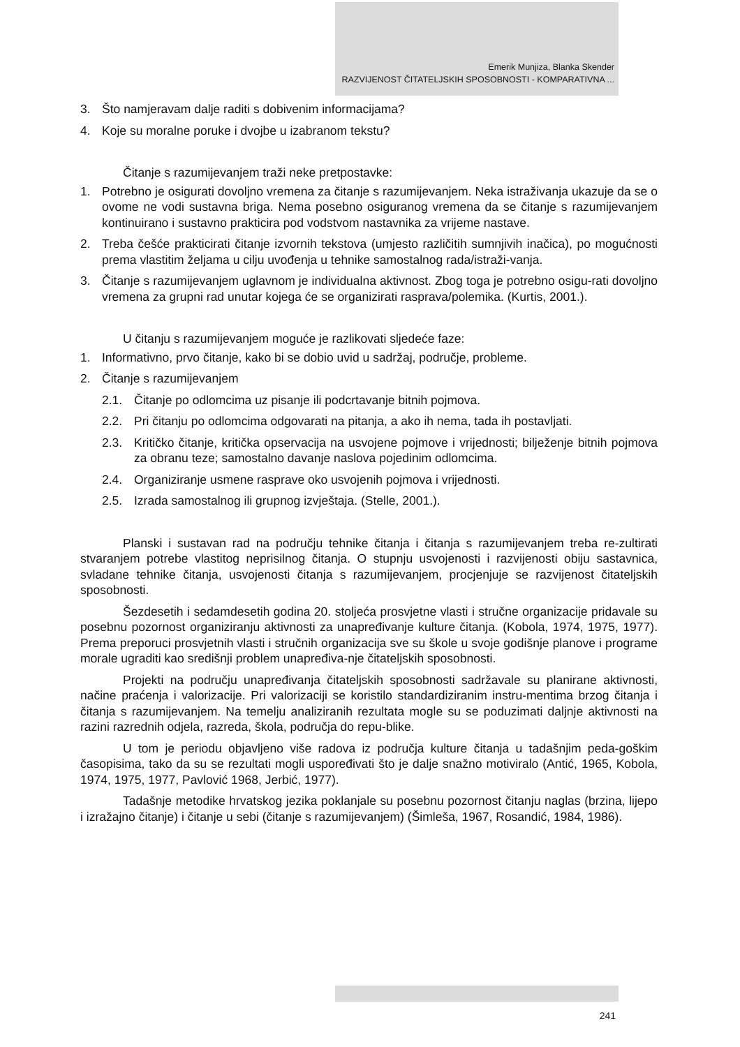Emerik Munjiza, Blanka Skender
RAZVIJENOST ČITATELJSKIH SPOSOBNOSTI - KOMPARATIVNA ...
3. Što namjeravam dalje raditi s dobivenim informacijama?
4. Koje su moralne poruke i dvojbe u izabranom tekstu?
Čitanje s razumijevanjem traži neke pretpostavke:
1. Potrebno je osigurati dovoljno vremena za čitanje s razumijevanjem. Neka istraživanja ukazuje da se o ovome ne vodi sustavna briga. Nema posebno osiguranog vremena da se čitanje s razumijevanjem kontinuirano i sustavno prakticira pod vodstvom nastavnika za vrijeme nastave.
2. Treba češće prakticirati čitanje izvornih tekstova (umjesto različitih sumnjivih inačica), po mogućnosti prema vlastitim željama u cilju uvođenja u tehnike samostalnog rada/istraži-vanja.
3. Čitanje s razumijevanjem uglavnom je individualna aktivnost. Zbog toga je potrebno osigu-rati dovoljno vremena za grupni rad unutar kojega će se organizirati rasprava/polemika. (Kurtis, 2001.).
U čitanju s razumijevanjem moguće je razlikovati sljedeće faze:
1. Informativno, prvo čitanje, kako bi se dobio uvid u sadržaj, područje, probleme.
2. Čitanje s razumijevanjem
2.1. Čitanje po odlomcima uz pisanje ili podcrtavanje bitnih pojmova.
2.2. Pri čitanju po odlomcima odgovarati na pitanja, a ako ih nema, tada ih postavljati.
2.3. Kritičko čitanje, kritička opservacija na usvojene pojmove i vrijednosti; bilježenje bitnih pojmova za obranu teze; samostalno davanje naslova pojedinim odlomcima.
2.4. Organiziranje usmene rasprave oko usvojenih pojmova i vrijednosti.
2.5. Izrada samostalnog ili grupnog izvještaja. (Stelle, 2001.).
Planski i sustavan rad na području tehnike čitanja i čitanja s razumijevanjem treba re-zultirati stvaranjem potrebe vlastitog neprisilnog čitanja. O stupnju usvojenosti i razvijenosti obiju sastavnica, svladane tehnike čitanja, usvojenosti čitanja s razumijevanjem, procjenjuje se razvijenost čitateljskih sposobnosti.
Šezdesetih i sedamdesetih godina 20. stoljeća prosvjetne vlasti i stručne organizacije pridavale su posebnu pozornost organiziranju aktivnosti za unapređivanje kulture čitanja. (Kobola, 1974, 1975, 1977). Prema preporuci prosvjetnih vlasti i stručnih organizacija sve su škole u svoje godišnje planove i programe morale ugraditi kao središnji problem unapređiva-nje čitateljskih sposobnosti.
Projekti na području unapređivanja čitateljskih sposobnosti sadržavale su planirane aktivnosti, načine praćenja i valorizacije. Pri valorizaciji se koristilo standardiziranim instru-mentima brzog čitanja i čitanja s razumijevanjem. Na temelju analiziranih rezultata mogle su se poduzimati daljnje aktivnosti na razini razrednih odjela, razreda, škola, područja do repu-blike.
U tom je periodu objavljeno više radova iz područja kulture čitanja u tadašnjim peda-goškim časopisima, tako da su se rezultati mogli uspoređivati što je dalje snažno motiviralo (Antić, 1965, Kobola, 1974, 1975, 1977, Pavlović 1968, Jerbić, 1977).
Tadašnje metodike hrvatskog jezika poklanjale su posebnu pozornost čitanju naglas (brzina, lijepo i izražajno čitanje) i čitanje u sebi (čitanje s razumijevanjem) (Šimleša, 1967, Rosandić, 1984, 1986).
241